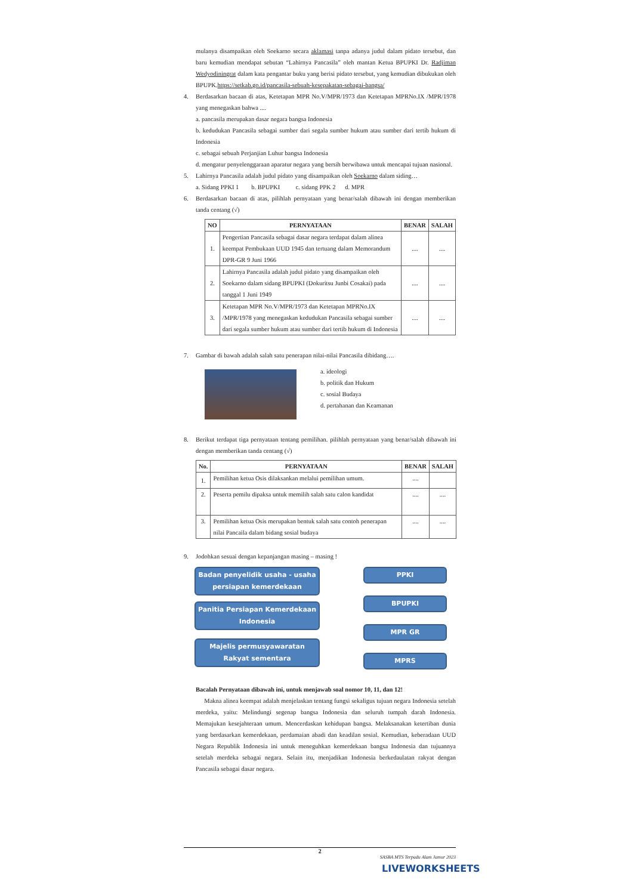mulanya disampaikan oleh Soekarno secara aklamasi tanpa adanya judul dalam pidato tersebut, dan baru kemudian mendapat sebutan “Lahirnya Pancasila” oleh mantan Ketua BPUPKI Dr. Radjiman Wedyodiningrat dalam kata pengantar buku yang berisi pidato tersebut, yang kemudian dibukukan oleh BPUPK.https://setkab.go.id/pancasila-sebuah-kesepakatan-sebagai-bangsa/
4. Berdasarkan bacaan di atas, Ketetapan MPR No.V/MPR/1973 dan Ketetapan MPRNo.IX /MPR/1978 yang menegaskan bahwa ....
a. pancasila merupakan dasar negara bangsa Indonesia
b. kedudukan Pancasila sebagai sumber dari segala sumber hukum atau sumber dari tertib hukum di Indonesia
c. sebagai sebuah Perjanjian Luhur bangsa Indonesia
d. mengatur penyelenggaraan aparatur negara yang bersih berwibawa untuk mencapai tujuan nasional.
5. Lahirnya Pancasila adalah judul pidato yang disampaikan oleh Soekarno dalam siding…
a. Sidang PPKI 1 b. BPUPKI c. sidang PPK 2 d. MPR
6. Berdasarkan bacaan di atas, pilihlah pernyataan yang benar/salah dibawah ini dengan memberikan tanda centang (√)
| NO | PERNYATAAN | BENAR | SALAH |
| --- | --- | --- | --- |
| 1. | Pengertian Pancasila sebagai dasar negara terdapat dalam alinea keempat Pembukaan UUD 1945 dan tertuang dalam Memorandum DPR-GR 9 Juni 1966 | .... | .... |
| 2. | Lahirnya Pancasila adalah judul pidato yang disampaikan oleh Soekarno dalam sidang BPUPKI (Dokuritsu Junbi Cosakai) pada tanggal 1 Juni 1949 | .... | .... |
| 3. | Ketetapan MPR No.V/MPR/1973 dan Ketetapan MPRNo.IX /MPR/1978 yang menegaskan kedudukan Pancasila sebagai sumber dari segala sumber hukum atau sumber dari tertib hukum di Indonesia | .... | .... |
7. Gambar di bawah adalah salah satu penerapan nilai-nilai Pancasila dibidang….
a. ideologi
b. politik dan Hukum
c. sosial Budaya
d. pertahanan dan Keamanan
8. Berikut terdapat tiga pernyataan tentang pemilihan. pilihlah pernyataan yang benar/salah dibawah ini dengan memberikan tanda centang (√)
| No. | PERNYATAAN | BENAR | SALAH |
| --- | --- | --- | --- |
| 1. | Pemilihan ketua Osis dilaksankan melalui pemilihan umum. | .... | |
| 2. | Peserta pemilu dipaksa untuk memilih salah satu calon kandidat | .... | .... |
| 3. | Pemilihan ketua Osis merupakan bentuk salah satu contoh penerapan nilai Pancaila dalam bidang sosial budaya | .... | .... |
9. Jodohkan sesuai dengan kepanjangan masing – masing !
Badan penyelidik usaha - usaha persiapan kemerdekaan
Panitia Persiapan Kemerdekaan Indonesia
Majelis permusyawaratan Rakyat sementara
PPKI
BPUPKI
MPR GR
MPRS
Bacalah Pernyataan dibawah ini, untuk menjawab soal nomor 10, 11, dan 12!
Makna alinea keempat adalah menjelaskan tentang fungsi sekaligus tujuan negara Indonesia setelah merdeka, yaitu: Melindungi segenap bangsa Indonesia dan seluruh tumpah darah Indonesia. Memajukan kesejahteraan umum. Mencerdaskan kehidupan bangsa. Melaksanakan ketertiban dunia yang berdasarkan kemerdekaan, perdamaian abadi dan keadilan sosial. Kemudian, keberadaan UUD Negara Republik Indonesia ini untuk meneguhkan kemerdekaan bangsa Indonesia dan tujuannya setelah merdeka sebagai negara. Selain itu, menjadikan Indonesia berkedaulatan rakyat dengan Pancasila sebagai dasar negara.
2
SASBA MTS Terpadu Alam Jamur 2023
LIVEWORKSHEETS